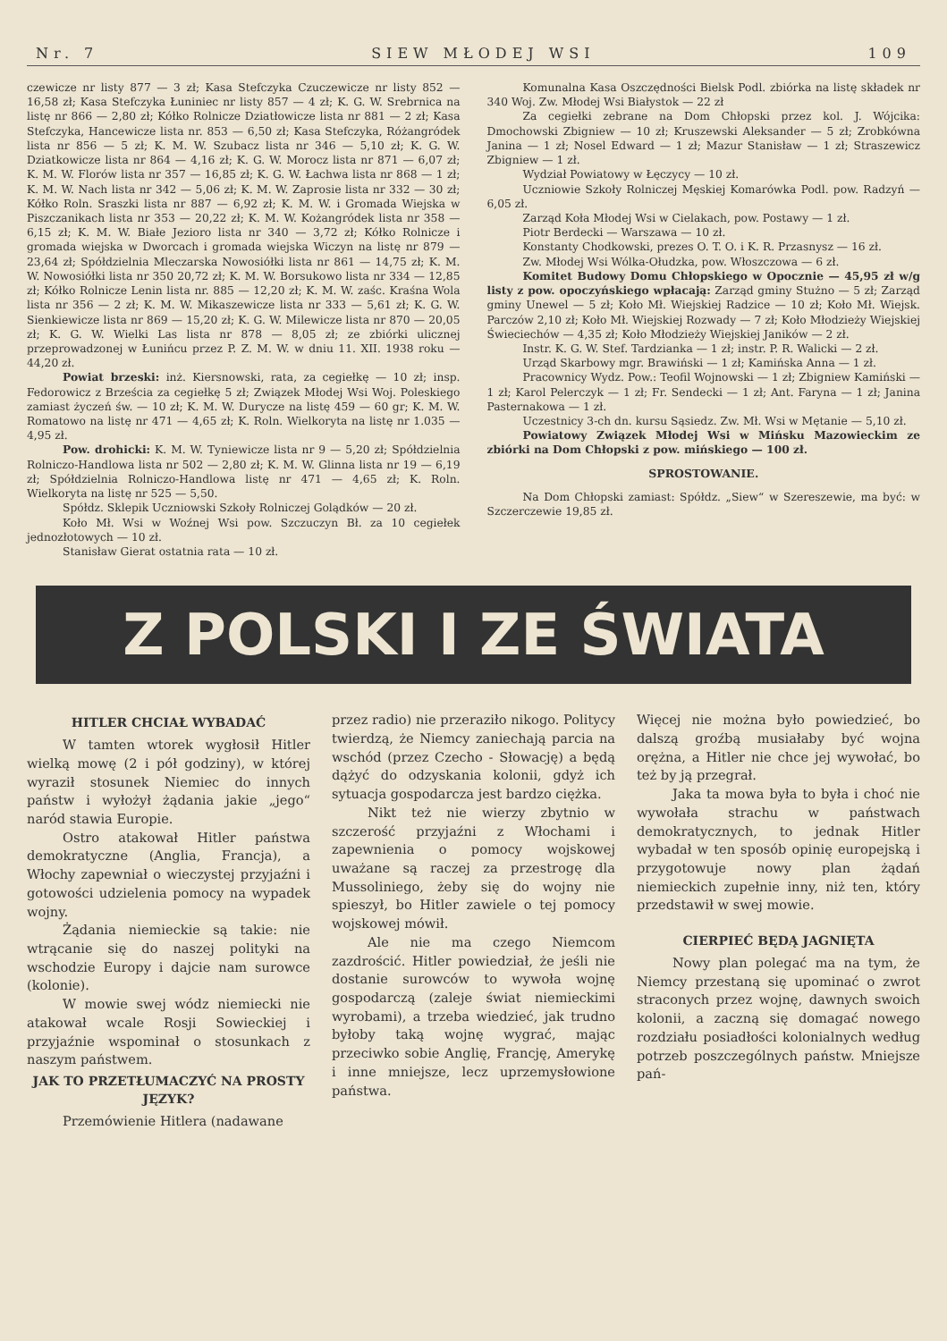Nr. 7 SIEW MŁODEJ WSI 109
czewicze nr listy 877 — 3 zł; Kasa Stefczyka Czuczewicze nr listy 852 — 16,58 zł; Kasa Stefczyka Łuniniec nr listy 857 — 4 zł; K. G. W. Srebrnica na listę nr 866 — 2,80 zł; Kółko Rolnicze Dziatłowicze lista nr 881 — 2 zł; Kasa Stefczyka, Hancewicze lista nr. 853 — 6,50 zł; Kasa Stefczyka, Różangródek lista nr 856 — 5 zł; K. M. W. Szubacz lista nr 346 — 5,10 zł; K. G. W. Dziatkowicze lista nr 864 — 4,16 zł; K. G. W. Morocz lista nr 871 — 6,07 zł; K. M. W. Florów lista nr 357 — 16,85 zł; K. G. W. Łachwa lista nr 868 — 1 zł; K. M. W. Nach lista nr 342 — 5,06 zł; K. M. W. Zaprosie lista nr 332 — 30 zł; Kółko Roln. Sraszki lista nr 887 — 6,92 zł; K. M. W. i Gromada Wiejska w Piszczanikach lista nr 353 — 20,22 zł; K. M. W. Kożangródek lista nr 358 — 6,15 zł; K. M. W. Białe Jezioro lista nr 340 — 3,72 zł; Kółko Rolnicze i gromada wiejska w Dworcach i gromada wiejska Wiczyn na listę nr 879 — 23,64 zł; Spółdzielnia Mleczarska Nowosiółki lista nr 861 — 14,75 zł; K. M. W. Nowosiółki lista nr 350 20,72 zł; K. M. W. Borsukowo lista nr 334 — 12,85 zł; Kółko Rolnicze Lenin lista nr. 885 — 12,20 zł; K. M. W. zaśc. Kraśna Wola lista nr 356 — 2 zł; K. M. W. Mikaszewicze lista nr 333 — 5,61 zł; K. G. W. Sienkiewicze lista nr 869 — 15,20 zł; K. G. W. Milewicze lista nr 870 — 20,05 zł; K. G. W. Wielki Las lista nr 878 — 8,05 zł; ze zbiórki ulicznej przeprowadzonej w Łunińcu przez P. Z. M. W. w dniu 11. XII. 1938 roku — 44,20 zł.
Powiat brzeski: inż. Kiersnowski, rata, za cegiełkę — 10 zł; insp. Fedorowicz z Brześcia za cegiełkę 5 zł; Związek Młodej Wsi Woj. Poleskiego zamiast życzeń św. — 10 zł; K. M. W. Durycze na listę 459 — 60 gr; K. M. W. Romatowo na listę nr 471 — 4,65 zł; K. Roln. Wielkoryta na listę nr 1.035 — 4,95 zł.
Pow. drohicki: K. M. W. Tyniewicze lista nr 9 — 5,20 zł; Spółdzielnia Rolniczo-Handlowa lista nr 502 — 2,80 zł; K. M. W. Glinna lista nr 19 — 6,19 zł; Spółdzielnia Rolniczo-Handlowa listę nr 471 — 4,65 zł; K. Roln. Wielkoryta na listę nr 525 — 5,50.
Spółdz. Sklepik Uczniowski Szkoły Rolniczej Golądków — 20 zł.
Koło Mł. Wsi w Woźnej Wsi pow. Szczuczyn Bł. za 10 cegiełek jednozłotowych — 10 zł.
Stanisław Gierat ostatnia rata — 10 zł.
Komunalna Kasa Oszczędności Bielsk Podl. zbiórka na listę składek nr 340 Woj. Zw. Młodej Wsi Białystok — 22 zł
Za cegiełki zebrane na Dom Chłopski przez kol. J. Wójcika: Dmochowski Zbigniew — 10 zł; Kruszewski Aleksander — 5 zł; Zrobkówna Janina — 1 zł; Nosel Edward — 1 zł; Mazur Stanisław — 1 zł; Straszewicz Zbigniew — 1 zł.
Wydział Powiatowy w Łęczycy — 10 zł.
Uczniowie Szkoły Rolniczej Męskiej Komarówka Podl. pow. Radzyń — 6,05 zł.
Zarząd Koła Młodej Wsi w Cielakach, pow. Postawy — 1 zł.
Piotr Berdecki — Warszawa — 10 zł.
Konstanty Chodkowski, prezes O. T. O. i K. R. Przasnysz — 16 zł.
Zw. Młodej Wsi Wólka-Ołudzka, pow. Włoszczowa — 6 zł.
Komitet Budowy Domu Chłopskiego w Opocznie — 45,95 zł w/g listy z pow. opoczyńskiego wpłacają: Zarząd gminy Stużno — 5 zł; Zarząd gminy Unewel — 5 zł; Koło Mł. Wiejskiej Radzice — 10 zł; Koło Mł. Wiejsk. Parczów 2,10 zł; Koło Mł. Wiejskiej Rozwady — 7 zł; Koło Młodzieży Wiejskiej Świeciechów — 4,35 zł; Koło Młodzieży Wiejskiej Janików — 2 zł.
Instr. K. G. W. Stef. Tardzianka — 1 zł; instr. P. R. Walicki — 2 zł.
Urząd Skarbowy mgr. Brawiński — 1 zł; Kamińska Anna — 1 zł.
Pracownicy Wydz. Pow.: Teofil Wojnowski — 1 zł; Zbigniew Kamiński — 1 zł; Karol Pelerczyk — 1 zł; Fr. Sendecki — 1 zł; Ant. Faryna — 1 zł; Janina Pasternakowa — 1 zł.
Uczestnicy 3-ch dn. kursu Sąsiedz. Zw. Mł. Wsi w Mętanie — 5,10 zł.
Powiatowy Związek Młodej Wsi w Mińsku Mazowieckim ze zbiórki na Dom Chłopski z pow. mińskiego — 100 zł.
SPROSTOWANIE.
Na Dom Chłopski zamiast: Spółdz. „Siew“ w Szereszewie, ma być: w Szczerczewie 19,85 zł.
Z POLSKI I ZE ŚWIATA
HITLER CHCIAŁ WYBADAĆ
W tamten wtorek wygłosił Hitler wielką mowę (2 i pół godziny), w której wyraził stosunek Niemiec do innych państw i wyłożył żądania jakie „jego“ naród stawia Europie.
Ostro atakował Hitler państwa demokratyczne (Anglia, Francja), a Włochy zapewniał o wieczystej przyjaźni i gotowości udzielenia pomocy na wypadek wojny.
Żądania niemieckie są takie: nie wtrącanie się do naszej polityki na wschodzie Europy i dajcie nam surowce (kolonie).
W mowie swej wódz niemiecki nie atakował wcale Rosji Sowieckiej i przyjaźnie wspominał o stosunkach z naszym państwem.
JAK TO PRZETŁUMACZYĆ NA PROSTY JĘZYK?
Przemówienie Hitlera (nadawane
przez radio) nie przeraziło nikogo. Politycy twierdzą, że Niemcy zaniechają parcia na wschód (przez Czecho - Słowację) a będą dążyć do odzyskania kolonii, gdyż ich sytuacja gospodarcza jest bardzo ciężka.
Nikt też nie wierzy zbytnio w szczerość przyjaźni z Włochami i zapewnienia o pomocy wojskowej uważane są raczej za przestrogę dla Mussoliniego, żeby się do wojny nie spieszył, bo Hitler zawiele o tej pomocy wojskowej mówił.
Ale nie ma czego Niemcom zazdrościć. Hitler powiedział, że jeśli nie dostanie surowców to wywoła wojnę gospodarczą (zaleje świat niemieckimi wyrobami), a trzeba wiedzieć, jak trudno byłoby taką wojnę wygrać, mając przeciwko sobie Anglię, Francję, Amerykę i inne mniejsze, lecz uprzemysłowione państwa.
Więcej nie można było powiedzieć, bo dalszą groźbą musiałaby być wojna orężna, a Hitler nie chce jej wywołać, bo też by ją przegrał.
Jaka ta mowa była to była i choć nie wywołała strachu w państwach demokratycznych, to jednak Hitler wybadał w ten sposób opinię europejską i przygotowuje nowy plan żądań niemieckich zupełnie inny, niż ten, który przedstawił w swej mowie.
CIERPIEĆ BĘDĄ JAGNIĘTA
Nowy plan polegać ma na tym, że Niemcy przestaną się upominać o zwrot straconych przez wojnę, dawnych swoich kolonii, a zaczną się domagać nowego rozdziału posiadłości kolonialnych według potrzeb poszczególnych państw. Mniejsze pań-